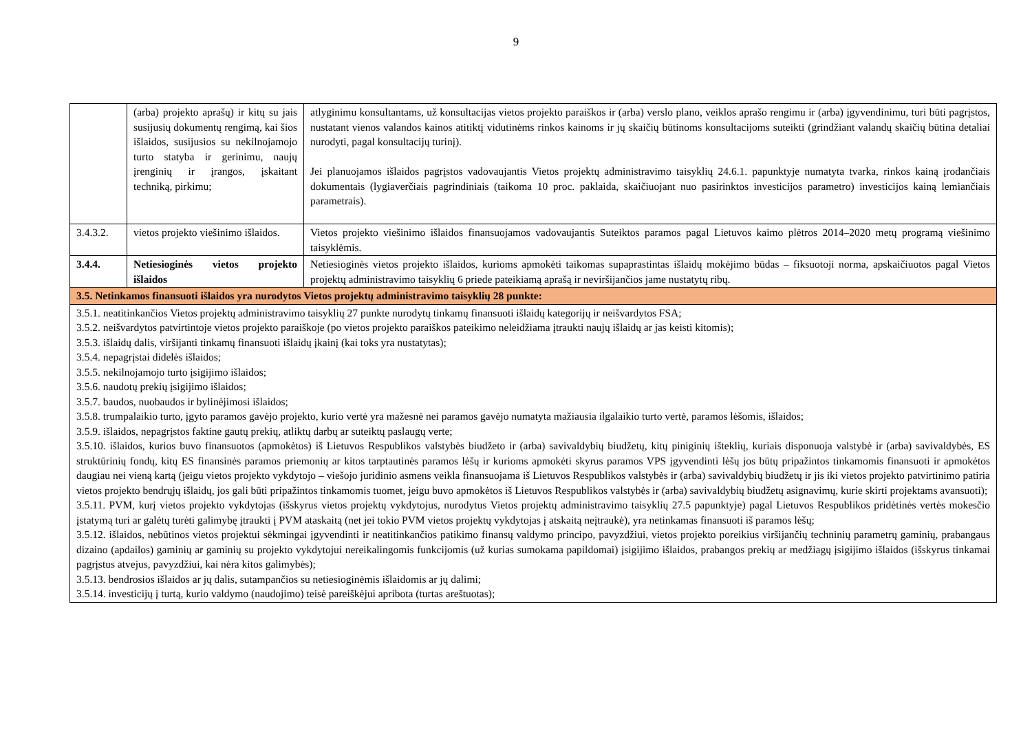9
| | (arba) projekto aprašų) ir kitų su jais susijusių dokumentų rengimą, kai šios išlaidos, susijusios su nekilnojamojo turto statyba ir gerinimu, naujų įrenginių ir įrangos, įskaitant techniką, pirkimu; | atlyginimu konsultantams, už konsultacijas vietos projekto paraiškos ir (arba) verslo plano, veiklos aprašo rengimu ir (arba) įgyvendinimu, turi būti pagrįstos, nustatant vienos valandos kainos atitiktį vidutinėms rinkos kainoms ir jų skaičių būtinoms konsultacijoms suteikti (grindžiant valandų skaičių būtina detaliai nurodyti, pagal konsultacijų turinį). Jei planuojamos išlaidos pagrįstos vadovaujantis Vietos projektų administravimo taisyklių 24.6.1. papunktyje numatyta tvarka, rinkos kainą įrodančiais dokumentais (lygiaverčiais pagrindiniais (taikoma 10 proc. paklaida, skaičiuojant nuo pasirinktos investicijos parametro) investicijos kainą lemiančiais parametrais). |
| 3.4.3.2. | vietos projekto viešinimo išlaidos. | Vietos projekto viešinimo išlaidos finansuojamos vadovaujantis Suteiktos paramos pagal Lietuvos kaimo plėtros 2014–2020 metų programą viešinimo taisyklėmis. |
| 3.4.4. | Netiesioginės vietos projekto išlaidos | Netiesioginės vietos projekto išlaidos, kurioms apmokėti taikomas supaprastintas išlaidų mokėjimo būdas – fiksuotoji norma, apskaičiuotos pagal Vietos projektų administravimo taisyklių 6 priede pateikiamą aprašą ir neviršijančios jame nustatytų ribų. |
| 3.5. Netinkamos finansuoti išlaidos yra nurodytos Vietos projektų administravimo taisyklių 28 punkte: | | |
| 3.5.1. neatitinkančios Vietos projektų administravimo taisyklių 27 punkte nurodytų tinkamų finansuoti išlaidų kategorijų ir neišvardytos FSA; 3.5.2. neišvardytos patvirtintoje vietos projekto paraiškoje (po vietos projekto paraiškos pateikimo neleidžiama įtraukti naujų išlaidų ar jas keisti kitomis); 3.5.3. išlaidų dalis, viršijanti tinkamų finansuoti išlaidų įkainį (kai toks yra nustatytas); 3.5.4. nepagrįstai didelės išlaidos; 3.5.5. nekilnojamojo turto įsigijimo išlaidos; 3.5.6. naudotų prekių įsigijimo išlaidos; 3.5.7. baudos, nuobaudos ir bylinėjimosi išlaidos; 3.5.8. trumpalaikio turto, įgyto paramos gavėjo projekto, kurio vertė yra mažesnė nei paramos gavėjo numatyta mažiausia ilgalaikio turto vertė, paramos lėšomis, išlaidos; 3.5.9. išlaidos, nepagrįstos faktine gautų prekių, atliktų darbų ar suteiktų paslaugų verte; 3.5.10. išlaidos, kurios buvo finansuotos (apmokėtos) iš Lietuvos Respublikos valstybės biudžeto ir (arba) savivaldybių biudžetų, kitų piniginių išteklių, kuriais disponuoja valstybė ir (arba) savivaldybės, ES struktūrinių fondų, kitų ES finansinės paramos priemonių ar kitos tarptautinės paramos lėšų ir kurioms apmokėti skyrus paramos VPS įgyvendinti lėšų jos būtų pripažintos tinkamomis finansuoti ir apmokėtos daugiau nei vieną kartą (jeigu vietos projekto vykdytojo – viešojo juridinio asmens veikla finansuojama iš Lietuvos Respublikos valstybės ir (arba) savivaldybių biudžetų ir jis iki vietos projekto patvirtinimo patiria vietos projekto bendrųjų išlaidų, jos gali būti pripažintos tinkamomis tuomet, jeigu buvo apmokėtos iš Lietuvos Respublikos valstybės ir (arba) savivaldybių biudžetų asignavimų, kurie skirti projektams avansuoti); 3.5.11. PVM, kurį vietos projekto vykdytojas (išskyrus vietos projektų vykdytojus, nurodytus Vietos projektų administravimo taisyklių 27.5 papunktyje) pagal Lietuvos Respublikos pridėtinės vertės mokesčio įstatymą turi ar galėtų turėti galimybę įtraukti į PVM ataskaitą (net jei tokio PVM vietos projektų vykdytojas į atskaitą neįtraukė), yra netinkamas finansuoti iš paramos lėšų; 3.5.12. išlaidos, nebūtinos vietos projektui sėkmingai įgyvendinti ir neatitinkančios patikimo finansų valdymo principo, pavyzdžiui, vietos projekto poreikius viršijančių techninių parametrų gaminių, prabangaus dizaino (apdailos) gaminių ar gaminių su projekto vykdytojui nereikalingomis funkcijomis (už kurias sumokama papildomai) įsigijimo išlaidos, prabangos prekių ar medžiagų įsigijimo išlaidos (išskyrus tinkamai pagrįstus atvejus, pavyzdžiui, kai nėra kitos galimybės); 3.5.13. bendrosios išlaidos ar jų dalis, sutampančios su netiesioginėmis išlaidomis ar jų dalimi; 3.5.14. investicijų į turtą, kurio valdymo (naudojimo) teisė pareiškėjui apribota (turtas areštuotas); | | |